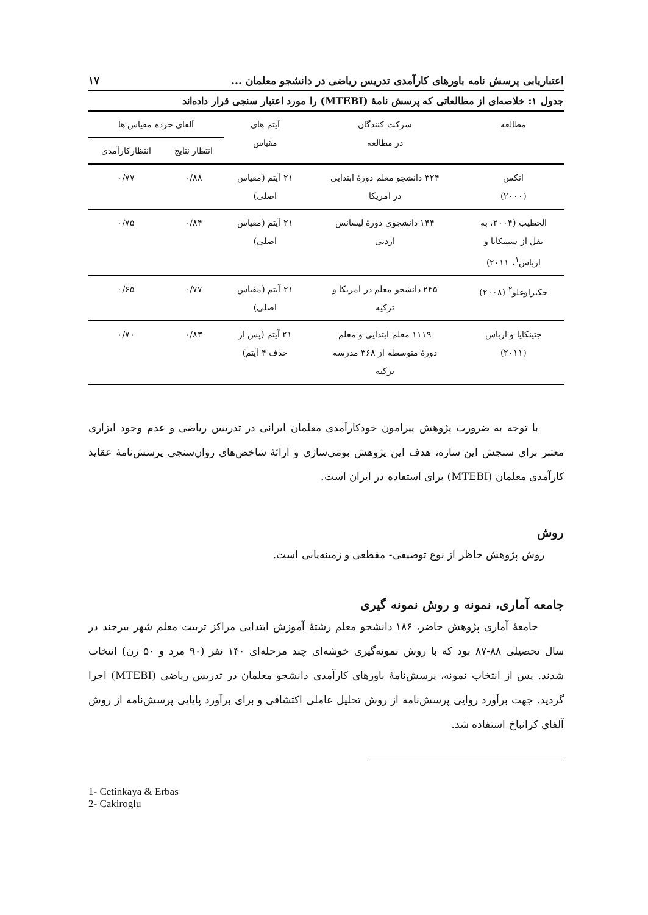اعتباریابی پرسش نامه باورهای کارآمدی تدریس ریاضی در دانشجو معلمان ... ۱۷
جدول ۱: خلاصه‌ای از مطالعاتی که پرسش نامهٔ (MTEBI) را مورد اعتبار سنجی قرار داده‌اند
| مطالعه | شرکت کنندگان در مطالعه | آیتم های مقیاس | آلفای خرده مقیاس ها | |
| --- | --- | --- | --- | --- |
| | | | انتظار نتایج | انتظارکارآمدی |
| انکس (۲۰۰۰) | ۳۲۴ دانشجو معلم دورهٔ ابتدایی در امریکا | ۲۱ آیتم (مقیاس اصلی) | ۰/۸۸ | ۰/۷۷ |
| الخطیب (۲۰۰۴، به نقل از ستینکایا و ارباس<sup>۱</sup>، ۲۰۱۱) | ۱۴۴ دانشجوی دورهٔ لیسانس اردنی | ۲۱ آیتم (مقیاس اصلی) | ۰/۸۴ | ۰/۷۵ |
| جکیراوغلو<sup>۲</sup> (۲۰۰۸) | ۲۴۵ دانشجو معلم در امریکا و ترکیه | ۲۱ آیتم (مقیاس اصلی) | ۰/۷۷ | ۰/۶۵ |
| جتینکایا و ارباس (۲۰۱۱) | ۱۱۱۹ معلم ابتدایی و معلم دورهٔ متوسطه از ۳۶۸ مدرسه ترکیه | ۲۱ آیتم (پس از حذف ۴ آیتم) | ۰/۸۳ | ۰/۷۰ |
با توجه به ضرورت پژوهش پیرامون خودکارآمدی معلمان ایرانی در تدریس ریاضی و عدم وجود ابزاری معتبر برای سنجش این سازه، هدف این پژوهش بومی‌سازی و ارائهٔ شاخص‌های روان‌سنجی پرسش‌نامهٔ عقاید کارآمدی معلمان (MTEBI) برای استفاده در ایران است.
روش
روش پژوهش حاظر از نوع توصیفی- مقطعی و زمینه‌یابی است.
جامعه آماری، نمونه و روش نمونه گیری
جامعهٔ آماری پژوهش حاضر، ۱۸۶ دانشجو معلم رشتهٔ آموزش ابتدایی مراکز تربیت معلم شهر بیرجند در سال تحصیلی ۸۸-۸۷ بود که با روش نمونه‌گیری خوشه‌ای چند مرحله‌ای ۱۴۰ نفر (۹۰ مرد و ۵۰ زن) انتخاب شدند. پس از انتخاب نمونه، پرسش‌نامهٔ باورهای کارآمدی دانشجو معلمان در تدریس ریاضی (MTEBI) اجرا گردید. جهت برآورد روایی پرسش‌نامه از روش تحلیل عاملی اکتشافی و برای برآورد پایایی پرسش‌نامه از روش آلفای کرانباخ استفاده شد.
1- Cetinkaya & Erbas
2- Cakiroglu